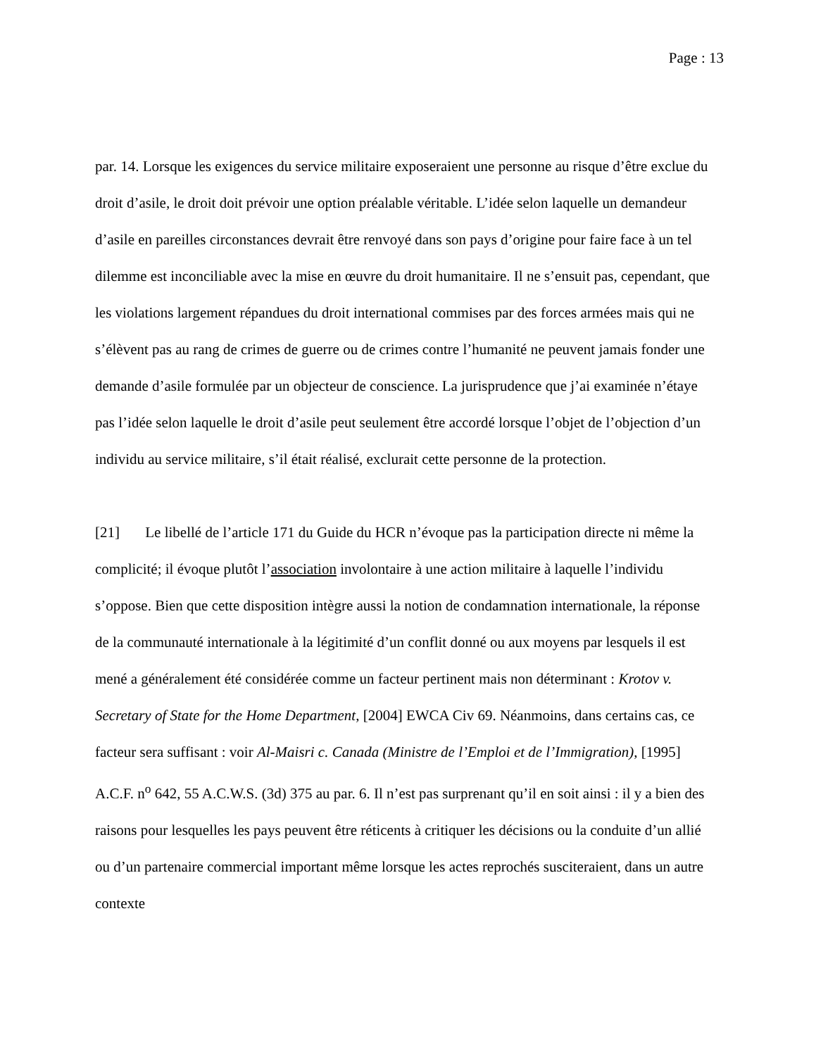Page : 13
par. 14. Lorsque les exigences du service militaire exposeraient une personne au risque d’être exclue du droit d’asile, le droit doit prévoir une option préalable véritable. L’idée selon laquelle un demandeur d’asile en pareilles circonstances devrait être renvoyé dans son pays d’origine pour faire face à un tel dilemme est inconciliable avec la mise en œuvre du droit humanitaire. Il ne s’ensuit pas, cependant, que les violations largement répandues du droit international commises par des forces armées mais qui ne s’élèvent pas au rang de crimes de guerre ou de crimes contre l’humanité ne peuvent jamais fonder une demande d’asile formulée par un objecteur de conscience. La jurisprudence que j’ai examinée n’étaye pas l’idée selon laquelle le droit d’asile peut seulement être accordé lorsque l’objet de l’objection d’un individu au service militaire, s’il était réalisé, exclurait cette personne de la protection.
[21] Le libellé de l’article 171 du Guide du HCR n’évoque pas la participation directe ni même la complicité; il évoque plutôt l’association involontaire à une action militaire à laquelle l’individu s’oppose. Bien que cette disposition intègre aussi la notion de condamnation internationale, la réponse de la communauté internationale à la légitimité d’un conflit donné ou aux moyens par lesquels il est mené a généralement été considérée comme un facteur pertinent mais non déterminant : Krotov v. Secretary of State for the Home Department, [2004] EWCA Civ 69. Néanmoins, dans certains cas, ce facteur sera suffisant : voir Al-Maisri c. Canada (Ministre de l’Emploi et de l’Immigration), [1995] A.C.F. n<sup>o</sup> 642, 55 A.C.W.S. (3d) 375 au par. 6. Il n’est pas surprenant qu’il en soit ainsi : il y a bien des raisons pour lesquelles les pays peuvent être réticents à critiquer les décisions ou la conduite d’un allié ou d’un partenaire commercial important même lorsque les actes reprochés susciteraient, dans un autre contexte